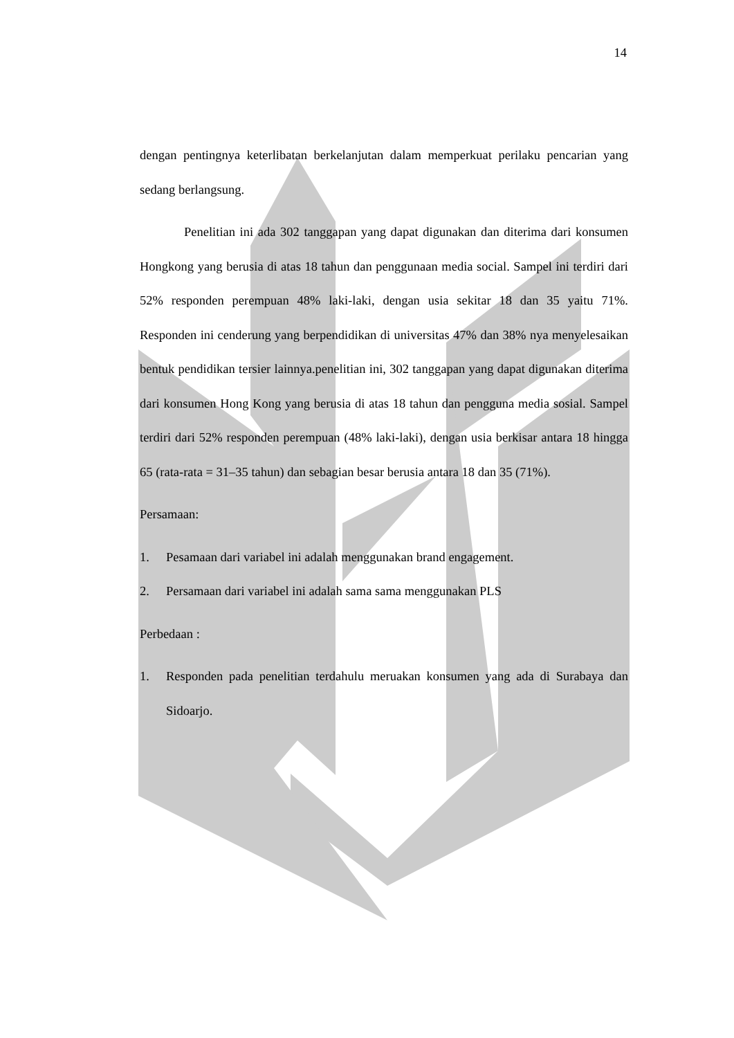14
dengan pentingnya keterlibatan berkelanjutan dalam memperkuat perilaku pencarian yang sedang berlangsung.
Penelitian ini ada 302 tanggapan yang dapat digunakan dan diterima dari konsumen Hongkong yang berusia di atas 18 tahun dan penggunaan media social. Sampel ini terdiri dari 52% responden perempuan 48% laki-laki, dengan usia sekitar 18 dan 35 yaitu 71%. Responden ini cenderung yang berpendidikan di universitas 47% dan 38% nya menyelesaikan bentuk pendidikan tersier lainnya.penelitian ini, 302 tanggapan yang dapat digunakan diterima dari konsumen Hong Kong yang berusia di atas 18 tahun dan pengguna media sosial. Sampel terdiri dari 52% responden perempuan (48% laki-laki), dengan usia berkisar antara 18 hingga 65 (rata-rata = 31–35 tahun) dan sebagian besar berusia antara 18 dan 35 (71%).
Persamaan:
1. Pesamaan dari variabel ini adalah menggunakan brand engagement.
2. Persamaan dari variabel ini adalah sama sama menggunakan PLS
Perbedaan :
1. Responden pada penelitian terdahulu meruakan konsumen yang ada di Surabaya dan Sidoarjo.